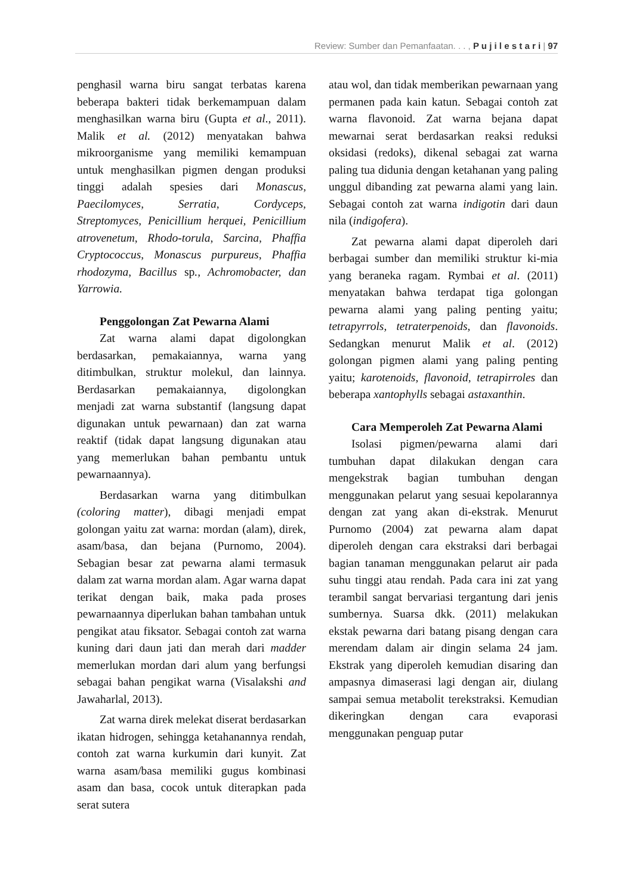Review: Sumber dan Pemanfaatan. . . , P u j i l e s t a r i | 97
penghasil warna biru sangat terbatas karena beberapa bakteri tidak berkemampuan dalam menghasilkan warna biru (Gupta et al., 2011). Malik et al. (2012) menyatakan bahwa mikroorganisme yang memiliki kemampuan untuk menghasilkan pigmen dengan produksi tinggi adalah spesies dari Monascus, Paecilomyces, Serratia, Cordyceps, Streptomyces, Penicillium herquei, Penicillium atrovenetum, Rhodo-torula, Sarcina, Phaffia Cryptococcus, Monascus purpureus, Phaffia rhodozyma, Bacillus sp., Achromobacter, dan Yarrowia.
Penggolongan Zat Pewarna Alami
Zat warna alami dapat digolongkan berdasarkan, pemakaiannya, warna yang ditimbulkan, struktur molekul, dan lainnya. Berdasarkan pemakaiannya, digolongkan menjadi zat warna substantif (langsung dapat digunakan untuk pewarnaan) dan zat warna reaktif (tidak dapat langsung digunakan atau yang memerlukan bahan pembantu untuk pewarnaannya).
Berdasarkan warna yang ditimbulkan (coloring matter), dibagi menjadi empat golongan yaitu zat warna: mordan (alam), direk, asam/basa, dan bejana (Purnomo, 2004). Sebagian besar zat pewarna alami termasuk dalam zat warna mordan alam. Agar warna dapat terikat dengan baik, maka pada proses pewarnaannya diperlukan bahan tambahan untuk pengikat atau fiksator. Sebagai contoh zat warna kuning dari daun jati dan merah dari madder memerlukan mordan dari alum yang berfungsi sebagai bahan pengikat warna (Visalakshi and Jawaharlal, 2013).
Zat warna direk melekat diserat berdasarkan ikatan hidrogen, sehingga ketahanannya rendah, contoh zat warna kurkumin dari kunyit. Zat warna asam/basa memiliki gugus kombinasi asam dan basa, cocok untuk diterapkan pada serat sutera
atau wol, dan tidak memberikan pewarnaan yang permanen pada kain katun. Sebagai contoh zat warna flavonoid. Zat warna bejana dapat mewarnai serat berdasarkan reaksi reduksi oksidasi (redoks), dikenal sebagai zat warna paling tua didunia dengan ketahanan yang paling unggul dibanding zat pewarna alami yang lain. Sebagai contoh zat warna indigotin dari daun nila (indigofera).
Zat pewarna alami dapat diperoleh dari berbagai sumber dan memiliki struktur ki-mia yang beraneka ragam. Rymbai et al. (2011) menyatakan bahwa terdapat tiga golongan pewarna alami yang paling penting yaitu; tetrapyrrols, tetraterpenoids, dan flavonoids. Sedangkan menurut Malik et al. (2012) golongan pigmen alami yang paling penting yaitu; karotenoids, flavonoid, tetrapirroles dan beberapa xantophylls sebagai astaxanthin.
Cara Memperoleh Zat Pewarna Alami
Isolasi pigmen/pewarna alami dari tumbuhan dapat dilakukan dengan cara mengekstrak bagian tumbuhan dengan menggunakan pelarut yang sesuai kepolarannya dengan zat yang akan di-ekstrak. Menurut Purnomo (2004) zat pewarna alam dapat diperoleh dengan cara ekstraksi dari berbagai bagian tanaman menggunakan pelarut air pada suhu tinggi atau rendah. Pada cara ini zat yang terambil sangat bervariasi tergantung dari jenis sumbernya. Suarsa dkk. (2011) melakukan ekstak pewarna dari batang pisang dengan cara merendam dalam air dingin selama 24 jam. Ekstrak yang diperoleh kemudian disaring dan ampasnya dimaserasi lagi dengan air, diulang sampai semua metabolit terekstraksi. Kemudian dikeringkan dengan cara evaporasi menggunakan penguap putar